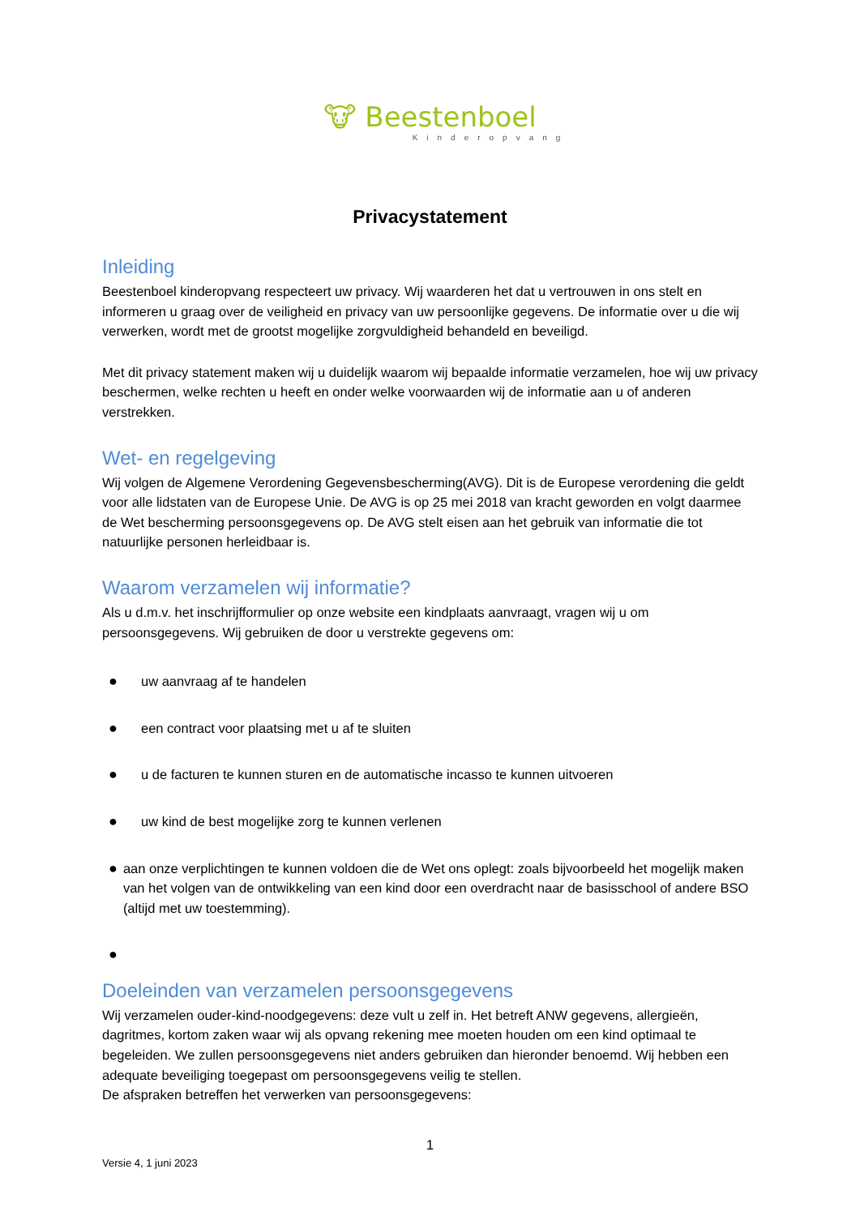🐮 Beestenboel
Kinderopvang
Privacystatement
Inleiding
Beestenboel kinderopvang respecteert uw privacy. Wij waarderen het dat u vertrouwen in ons stelt en informeren u graag over de veiligheid en privacy van uw persoonlijke gegevens. De informatie over u die wij verwerken, wordt met de grootst mogelijke zorgvuldigheid behandeld en beveiligd.
Met dit privacy statement maken wij u duidelijk waarom wij bepaalde informatie verzamelen, hoe wij uw privacy beschermen, welke rechten u heeft en onder welke voorwaarden wij de informatie aan u of anderen verstrekken.
Wet- en regelgeving
Wij volgen de Algemene Verordening Gegevensbescherming(AVG). Dit is de Europese verordening die geldt voor alle lidstaten van de Europese Unie. De AVG is op 25 mei 2018 van kracht geworden en volgt daarmee de Wet bescherming persoonsgegevens op. De AVG stelt eisen aan het gebruik van informatie die tot natuurlijke personen herleidbaar is.
Waarom verzamelen wij informatie?
Als u d.m.v. het inschrijfformulier op onze website een kindplaats aanvraagt, vragen wij u om persoonsgegevens. Wij gebruiken de door u verstrekte gegevens om:
● uw aanvraag af te handelen
● een contract voor plaatsing met u af te sluiten
● u de facturen te kunnen sturen en de automatische incasso te kunnen uitvoeren
● uw kind de best mogelijke zorg te kunnen verlenen
● aan onze verplichtingen te kunnen voldoen die de Wet ons oplegt: zoals bijvoorbeeld het mogelijk maken van het volgen van de ontwikkeling van een kind door een overdracht naar de basisschool of andere BSO (altijd met uw toestemming).
●
Doeleinden van verzamelen persoonsgegevens
Wij verzamelen ouder-kind-noodgegevens: deze vult u zelf in. Het betreft ANW gegevens, allergieën, dagritmes, kortom zaken waar wij als opvang rekening mee moeten houden om een kind optimaal te begeleiden. We zullen persoonsgegevens niet anders gebruiken dan hieronder benoemd. Wij hebben een adequate beveiliging toegepast om persoonsgegevens veilig te stellen.
De afspraken betreffen het verwerken van persoonsgegevens:
1
Versie 4, 1 juni 2023